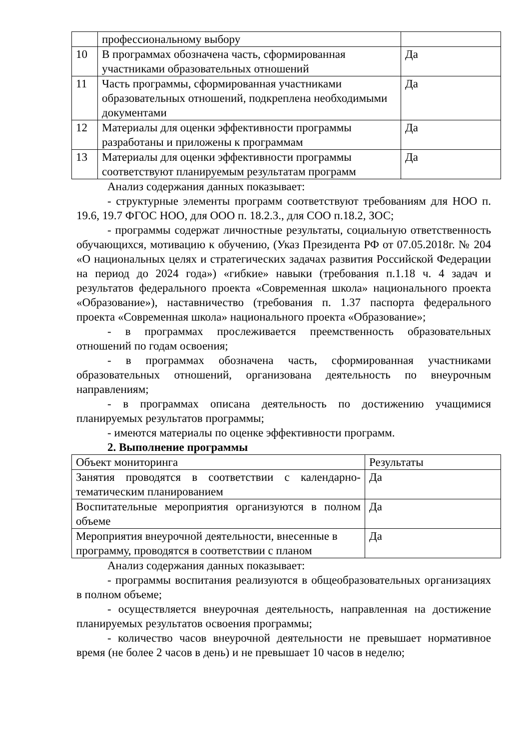| | профессиональному выбору | |
| 10 | В программах обозначена часть, сформированная участниками образовательных отношений | Да |
| 11 | Часть программы, сформированная участниками образовательных отношений, подкреплена необходимыми документами | Да |
| 12 | Материалы для оценки эффективности программы разработаны и приложены к программам | Да |
| 13 | Материалы для оценки эффективности программы соответствуют планируемым результатам программ | Да |
Анализ содержания данных показывает:
- структурные элементы программ соответствуют требованиям для НОО п. 19.6, 19.7 ФГОС НОО, для ООО п. 18.2.3., для СОО п.18.2, ЗОС;
- программы содержат личностные результаты, социальную ответственность обучающихся, мотивацию к обучению, (Указ Президента РФ от 07.05.2018г. № 204 «О национальных целях и стратегических задачах развития Российской Федерации на период до 2024 года») «гибкие» навыки (требования п.1.18 ч. 4 задач и результатов федерального проекта «Современная школа» национального проекта «Образование»), наставничество (требования п. 1.37 паспорта федерального проекта «Современная школа» национального проекта «Образование»;
- в программах прослеживается преемственность образовательных отношений по годам освоения;
- в программах обозначена часть, сформированная участниками образовательных отношений, организована деятельность по внеурочным направлениям;
- в программах описана деятельность по достижению учащимися планируемых результатов программы;
- имеются материалы по оценке эффективности программ.
2. Выполнение программы
| Объект мониторинга | Результаты |
| Занятия проводятся в соответствии с календарно-тематическим планированием | Да |
| Воспитательные мероприятия организуются в полном объеме | Да |
| Мероприятия внеурочной деятельности, внесенные в программу, проводятся в соответствии с планом | Да |
Анализ содержания данных показывает:
- программы воспитания реализуются в общеобразовательных организациях в полном объеме;
- осуществляется внеурочная деятельность, направленная на достижение планируемых результатов освоения программы;
- количество часов внеурочной деятельности не превышает нормативное время (не более 2 часов в день) и не превышает 10 часов в неделю;